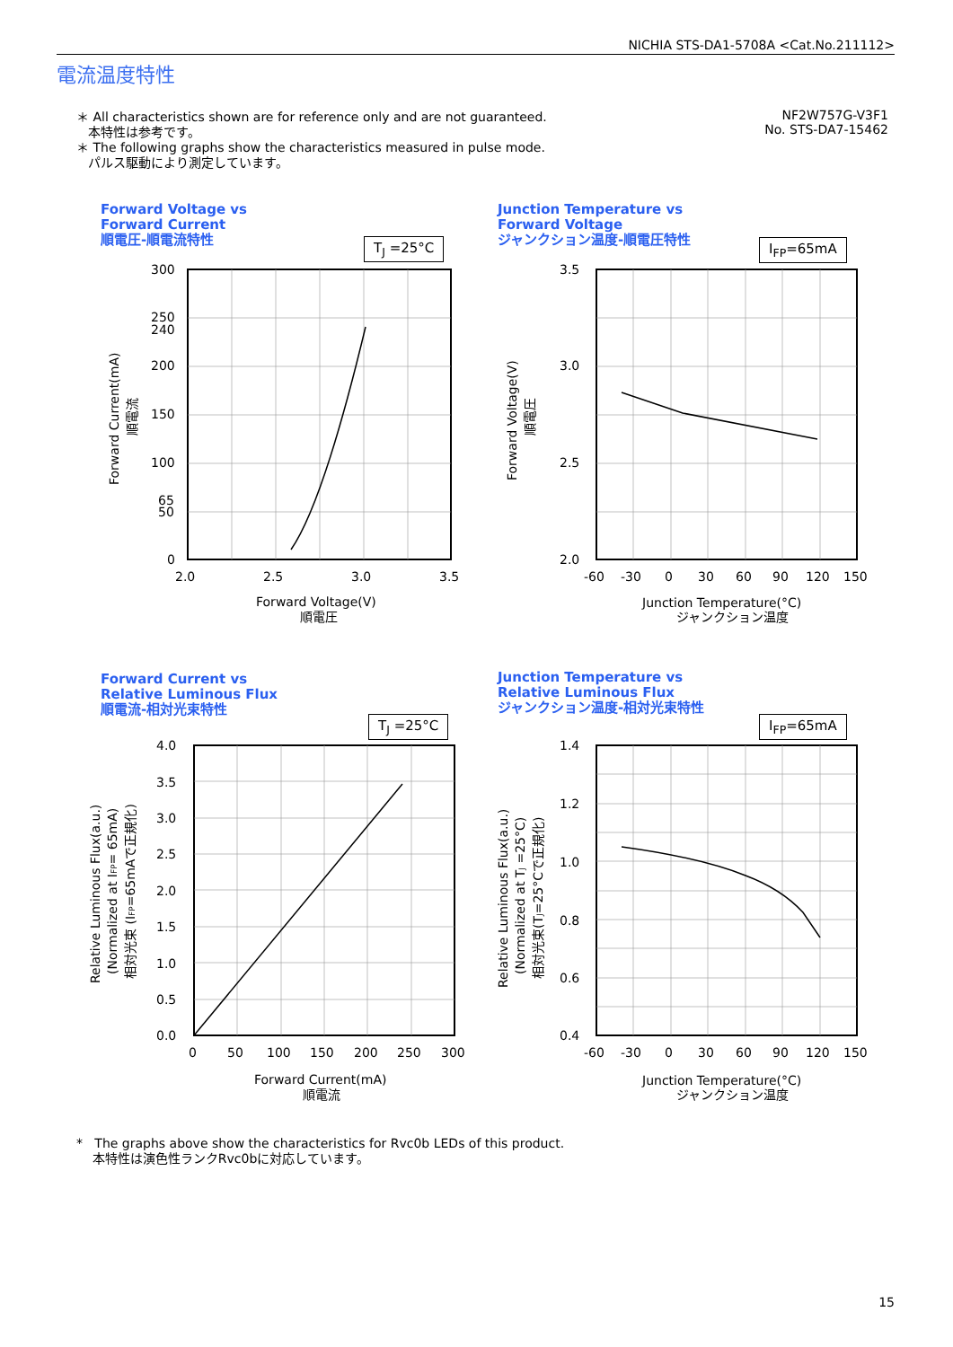NICHIA STS-DA1-5708A <Cat.No.211112>
電流温度特性
＊ All characteristics shown are for reference only and are not guaranteed.
本特性は参考です。
＊ The following graphs show the characteristics measured in pulse mode.
パルス駆動により測定しています。
NF2W757G-V3F1
No. STS-DA7-15462
Forward Voltage vs
Forward Current
順電圧-順電流特性
T<sub>J</sub> =25°C
300
250
240
200
150
100
65
50
0
2.0
2.5
3.0
3.5
Forward Voltage(V)
順電圧
Forward Current(mA)
順電流
Junction Temperature vs
Forward Voltage
ジャンクション温度-順電圧特性
I<sub>FP</sub>=65mA
3.5
3.0
2.5
2.0
-60
-30
0
30
60
90
120
150
Junction Temperature(°C)
ジャンクション温度
Forward Voltage(V)
順電圧
Forward Current vs
Relative Luminous Flux
順電流-相対光束特性
T<sub>J</sub> =25°C
4.0
3.5
3.0
2.5
2.0
1.5
1.0
0.5
0.0
0
50
100
150
200
250
300
Forward Current(mA)
順電流
Relative Luminous Flux(a.u.)
(Normalized at IFP= 65mA)
相対光束 (IFP=65mAで正規化)
Junction Temperature vs
Relative Luminous Flux
ジャンクション温度-相対光束特性
I<sub>FP</sub>=65mA
1.4
1.2
1.0
0.8
0.6
0.4
-60
-30
0
30
60
90
120
150
Junction Temperature(°C)
ジャンクション温度
Relative Luminous Flux(a.u.)
(Normalized at TJ =25°C)
相対光束(TJ=25°Cで正規化)
* The graphs above show the characteristics for Rvc0b LEDs of this product.
本特性は演色性ランクRvc0bに対応しています。
15